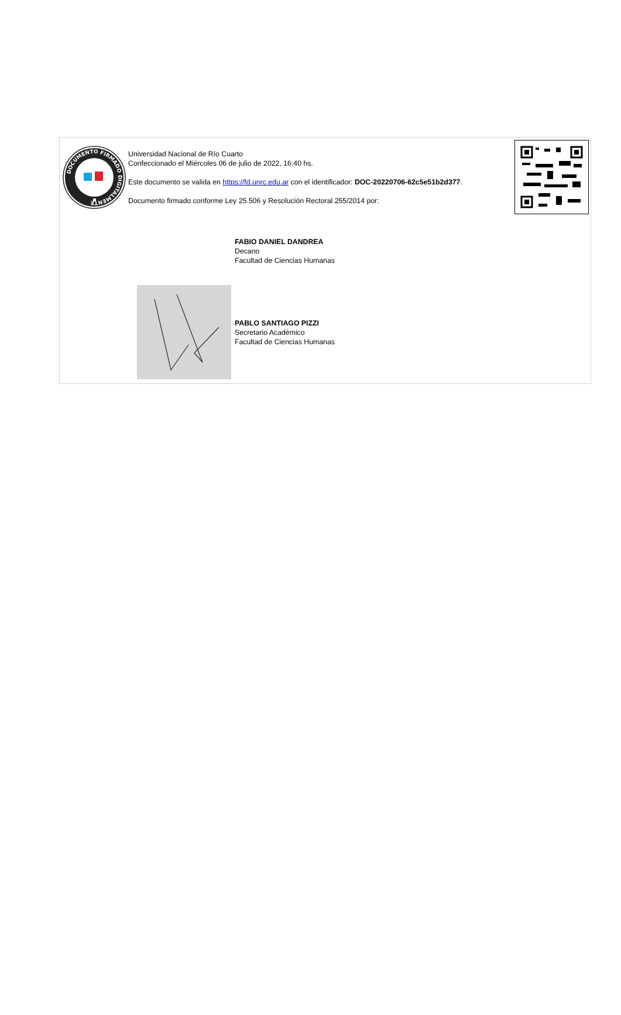DOCUMENTO FIRMADO DIGITALMENTE
Universidad Nacional de Río Cuarto
Confeccionado el Miércoles 06 de julio de 2022, 16:40 hs.
Este documento se valida en https://fd.unrc.edu.ar con el identificador: DOC-20220706-62c5e51b2d377.
Documento firmado conforme Ley 25.506 y Resolución Rectoral 255/2014 por:
FABIO DANIEL DANDREA
Decano
Facultad de Ciencias Humanas
PABLO SANTIAGO PIZZI
Secretario Académico
Facultad de Ciencias Humanas